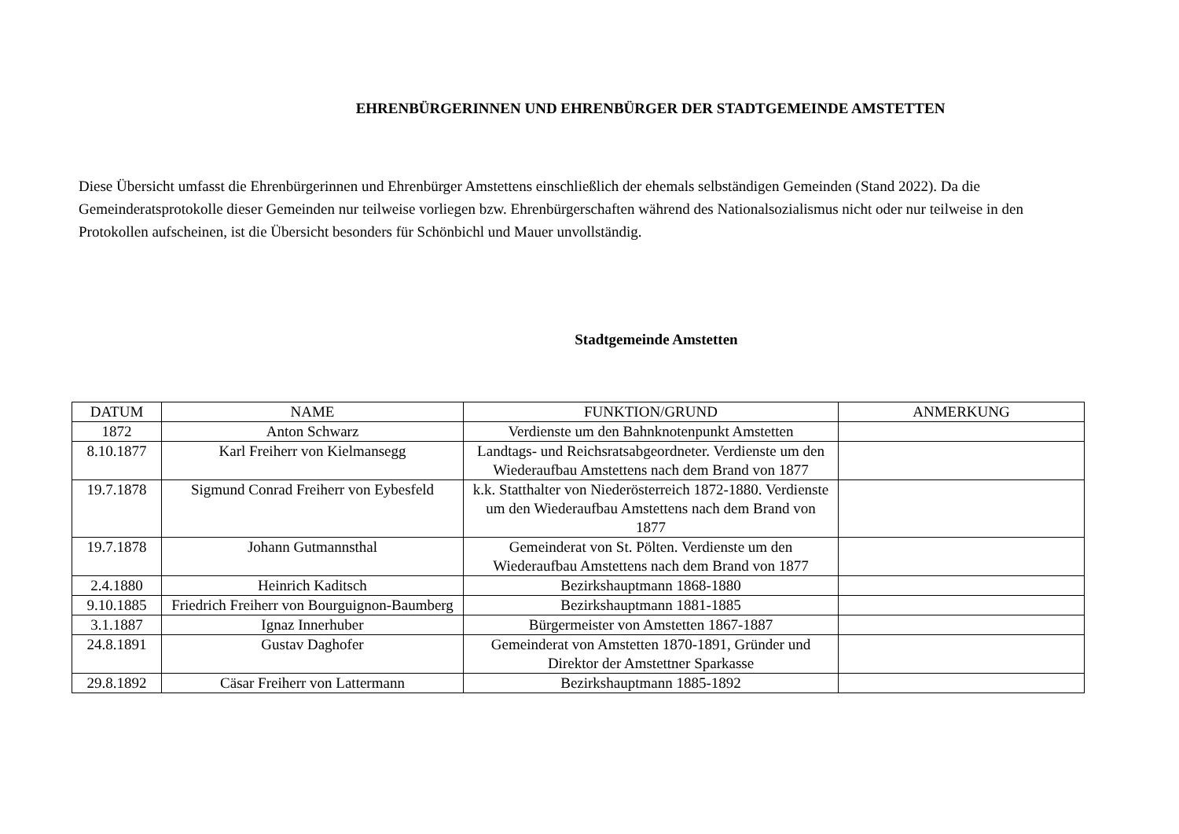EHRENBÜRGERINNEN UND EHRENBÜRGER DER STADTGEMEINDE AMSTETTEN
Diese Übersicht umfasst die Ehrenbürgerinnen und Ehrenbürger Amstettens einschließlich der ehemals selbständigen Gemeinden (Stand 2022). Da die Gemeinderatsprotokolle dieser Gemeinden nur teilweise vorliegen bzw. Ehrenbürgerschaften während des Nationalsozialismus nicht oder nur teilweise in den Protokollen aufscheinen, ist die Übersicht besonders für Schönbichl und Mauer unvollständig.
Stadtgemeinde Amstetten
| DATUM | NAME | FUNKTION/GRUND | ANMERKUNG |
| --- | --- | --- | --- |
| 1872 | Anton Schwarz | Verdienste um den Bahnknotenpunkt Amstetten | |
| 8.10.1877 | Karl Freiherr von Kielmansegg | Landtags- und Reichsratsabgeordneter. Verdienste um den Wiederaufbau Amstettens nach dem Brand von 1877 | |
| 19.7.1878 | Sigmund Conrad Freiherr von Eybesfeld | k.k. Statthalter von Niederösterreich 1872-1880. Verdienste um den Wiederaufbau Amstettens nach dem Brand von 1877 | |
| 19.7.1878 | Johann Gutmannsthal | Gemeinderat von St. Pölten. Verdienste um den Wiederaufbau Amstettens nach dem Brand von 1877 | |
| 2.4.1880 | Heinrich Kaditsch | Bezirkshauptmann 1868-1880 | |
| 9.10.1885 | Friedrich Freiherr von Bourguignon-Baumberg | Bezirkshauptmann 1881-1885 | |
| 3.1.1887 | Ignaz Innerhuber | Bürgermeister von Amstetten 1867-1887 | |
| 24.8.1891 | Gustav Daghofer | Gemeinderat von Amstetten 1870-1891, Gründer und Direktor der Amstettner Sparkasse | |
| 29.8.1892 | Cäsar Freiherr von Lattermann | Bezirkshauptmann 1885-1892 | |